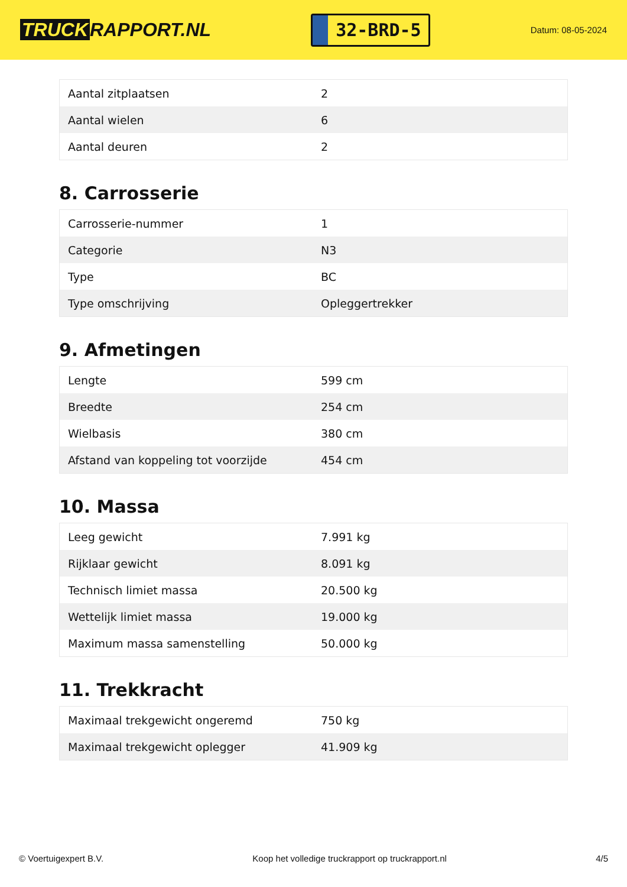TRUCK RAPPORT.NL
32-BRD-5
Datum: 08-05-2024
| Aantal zitplaatsen | 2 |
| Aantal wielen | 6 |
| Aantal deuren | 2 |
8. Carrosserie
| Carrosserie-nummer | 1 |
| Categorie | N3 |
| Type | BC |
| Type omschrijving | Opleggertrekker |
9. Afmetingen
| Lengte | 599 cm |
| Breedte | 254 cm |
| Wielbasis | 380 cm |
| Afstand van koppeling tot voorzijde | 454 cm |
10. Massa
| Leeg gewicht | 7.991 kg |
| Rijklaar gewicht | 8.091 kg |
| Technisch limiet massa | 20.500 kg |
| Wettelijk limiet massa | 19.000 kg |
| Maximum massa samenstelling | 50.000 kg |
11. Trekkracht
| Maximaal trekgewicht ongeremd | 750 kg |
| Maximaal trekgewicht oplegger | 41.909 kg |
© Voertuigexpert B.V. Koop het volledige truckrapport op truckrapport.nl 4/5